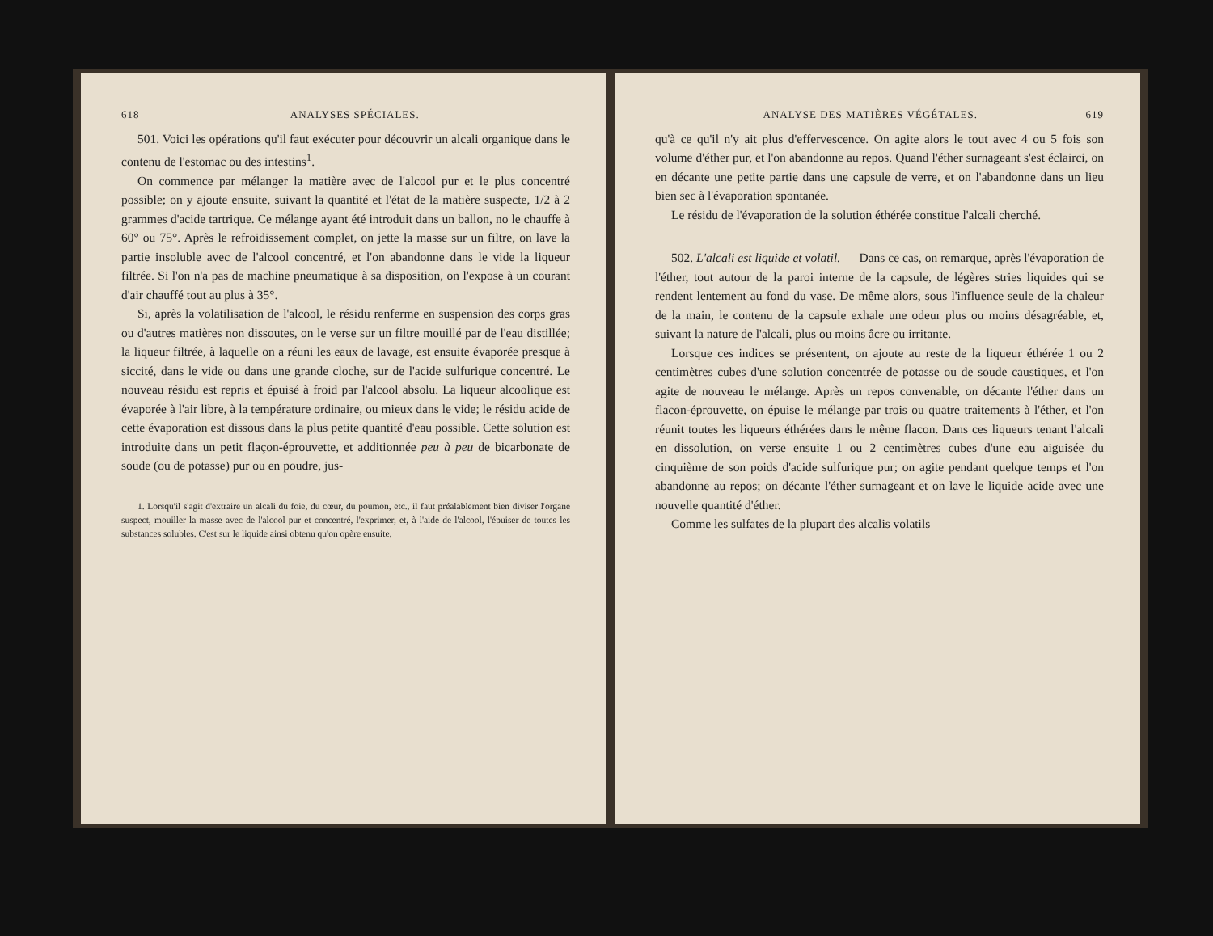618 ANALYSES SPÉCIALES.
501. Voici les opérations qu'il faut exécuter pour découvrir un alcali organique dans le contenu de l'estomac ou des intestins<sup>1</sup>.
On commence par mélanger la matière avec de l'alcool pur et le plus concentré possible; on y ajoute ensuite, suivant la quantité et l'état de la matière suspecte, 1/2 à 2 grammes d'acide tartrique. Ce mélange ayant été introduit dans un ballon, no le chauffe à 60° ou 75°. Après le refroidissement complet, on jette la masse sur un filtre, on lave la partie insoluble avec de l'alcool concentré, et l'on abandonne dans le vide la liqueur filtrée. Si l'on n'a pas de machine pneumatique à sa disposition, on l'expose à un courant d'air chauffé tout au plus à 35°.
Si, après la volatilisation de l'alcool, le résidu renferme en suspension des corps gras ou d'autres matières non dissoutes, on le verse sur un filtre mouillé par de l'eau distillée; la liqueur filtrée, à laquelle on a réuni les eaux de lavage, est ensuite évaporée presque à siccité, dans le vide ou dans une grande cloche, sur de l'acide sulfurique concentré. Le nouveau résidu est repris et épuisé à froid par l'alcool absolu. La liqueur alcoolique est évaporée à l'air libre, à la température ordinaire, ou mieux dans le vide; le résidu acide de cette évaporation est dissous dans la plus petite quantité d'eau possible. Cette solution est introduite dans un petit flaçon-éprouvette, et additionnée peu à peu de bicarbonate de soude (ou de potasse) pur ou en poudre, jus-
1. Lorsqu'il s'agit d'extraire un alcali du foie, du cœur, du poumon, etc., il faut préalablement bien diviser l'organe suspect, mouiller la masse avec de l'alcool pur et concentré, l'exprimer, et, à l'aide de l'alcool, l'épuiser de toutes les substances solubles. C'est sur le liquide ainsi obtenu qu'on opère ensuite.
ANALYSE DES MATIÈRES VÉGÉTALES. 619
qu'à ce qu'il n'y ait plus d'effervescence. On agite alors le tout avec 4 ou 5 fois son volume d'éther pur, et l'on abandonne au repos. Quand l'éther surnageant s'est éclairci, on en décante une petite partie dans une capsule de verre, et on l'abandonne dans un lieu bien sec à l'évaporation spontanée.
Le résidu de l'évaporation de la solution éthérée constitue l'alcali cherché.
502. L'alcali est liquide et volatil. — Dans ce cas, on remarque, après l'évaporation de l'éther, tout autour de la paroi interne de la capsule, de légères stries liquides qui se rendent lentement au fond du vase. De même alors, sous l'influence seule de la chaleur de la main, le contenu de la capsule exhale une odeur plus ou moins désagréable, et, suivant la nature de l'alcali, plus ou moins âcre ou irritante.
Lorsque ces indices se présentent, on ajoute au reste de la liqueur éthérée 1 ou 2 centimètres cubes d'une solution concentrée de potasse ou de soude caustiques, et l'on agite de nouveau le mélange. Après un repos convenable, on décante l'éther dans un flacon-éprouvette, on épuise le mélange par trois ou quatre traitements à l'éther, et l'on réunit toutes les liqueurs éthérées dans le même flacon. Dans ces liqueurs tenant l'alcali en dissolution, on verse ensuite 1 ou 2 centimètres cubes d'une eau aiguisée du cinquième de son poids d'acide sulfurique pur; on agite pendant quelque temps et l'on abandonne au repos; on décante l'éther surnageant et on lave le liquide acide avec une nouvelle quantité d'éther.
Comme les sulfates de la plupart des alcalis volatils